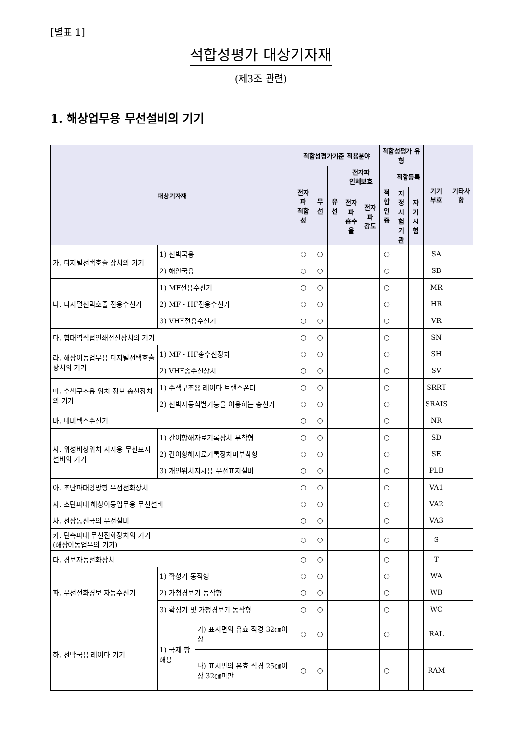[별표 1]
적합성평가 대상기자재
(제3조 관련)
1. 해상업무용 무선설비의 기기
| 대상기자재 | | | 적합성평가기준 적용분야 | | | | | 적합성평가 유형 | | | 기기 부호 | 기타사항 |
| --- | --- | --- | --- | --- | --- | --- | --- | --- | --- | --- | --- | --- |
| | | | 전자파 적합성 | 무선 | 유선 | 전자파 인체보호 | | 적합 인증 | 적합등록 | | | |
| | | | | | | 전자파 흡수율 | 전자파 강도 | | 지정 시험 기관 | 자기 시험 | | |
| 가. 디지털선택호출 장치의 기기 | 1) 선박국용 | | ○ | ○ | | | | ○ | | | SA | |
| | 2) 해안국용 | | ○ | ○ | | | | ○ | | | SB | |
| 나. 디지털선택호출 전용수신기 | 1) MF전용수신기 | | ○ | ○ | | | | ○ | | | MR | |
| | 2) MF・HF전용수신기 | | ○ | ○ | | | | ○ | | | HR | |
| | 3) VHF전용수신기 | | ○ | ○ | | | | ○ | | | VR | |
| 다. 협대역직접인쇄전신장치의 기기 | | | ○ | ○ | | | | ○ | | | SN | |
| 라. 해상이동업무용 디지털선택호출 장치의 기기 | 1) MF・HF송수신장치 | | ○ | ○ | | | | ○ | | | SH | |
| | 2) VHF송수신장치 | | ○ | ○ | | | | ○ | | | SV | |
| 마. 수색구조용 위치 정보 송신장치의 기기 | 1) 수색구조용 레이다 트랜스폰더 | | ○ | ○ | | | | ○ | | | SRRT | |
| | 2) 선박자동식별기능을 이용하는 송신기 | | ○ | ○ | | | | ○ | | | SRAIS | |
| 바. 네비텍스수신기 | | | ○ | ○ | | | | ○ | | | NR | |
| 사. 위성비상위치 지시용 무선표지 설비의 기기 | 1) 간이항해자료기록장치 부착형 | | ○ | ○ | | | | ○ | | | SD | |
| | 2) 간이항해자료기록장치미부착형 | | ○ | ○ | | | | ○ | | | SE | |
| | 3) 개인위치지시용 무선표지설비 | | ○ | ○ | | | | ○ | | | PLB | |
| 아. 초단파대양방향 무선전화장치 | | | ○ | ○ | | | | ○ | | | VA1 | |
| 자. 초단파대 해상이동업무용 무선설비 | | | ○ | ○ | | | | ○ | | | VA2 | |
| 차. 선상통신국의 무선설비 | | | ○ | ○ | | | | ○ | | | VA3 | |
| 카. 단측파대 무선전화장치의 기기 (해상이동업무의 기기) | | | ○ | ○ | | | | ○ | | | S | |
| 타. 경보자동전화장치 | | | ○ | ○ | | | | ○ | | | T | |
| 파. 무선전화경보 자동수신기 | 1) 확성기 동작형 | | ○ | ○ | | | | ○ | | | WA | |
| | 2) 가청경보기 동작형 | | ○ | ○ | | | | ○ | | | WB | |
| | 3) 확성기 및 가청경보기 동작형 | | ○ | ○ | | | | ○ | | | WC | |
| 하. 선박국용 레이다 기기 | 1) 국제 항해용 | 가) 표시면의 유효 직경 32㎝이상 | ○ | ○ | | | | ○ | | | RAL | |
| | | 나) 표시면의 유효 직경 25㎝이상 32㎝미만 | ○ | ○ | | | | ○ | | | RAM | |